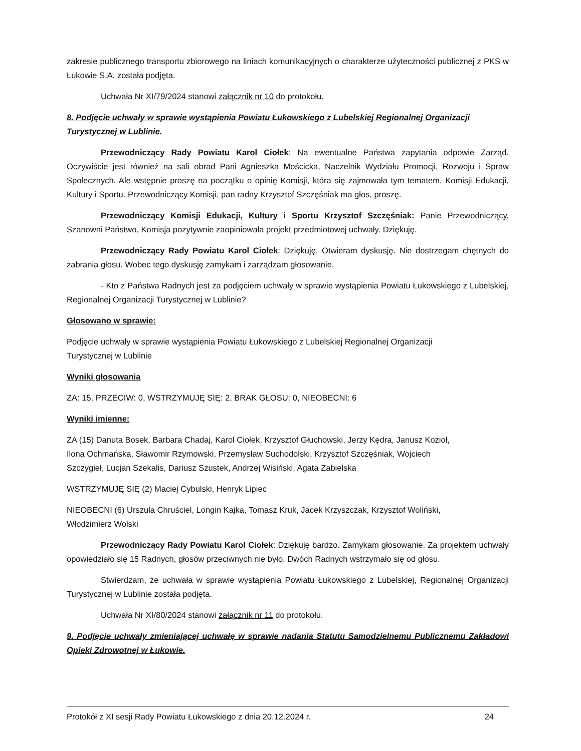zakresie publicznego transportu zbiorowego na liniach komunikacyjnych o charakterze użyteczności publicznej z PKS w Łukowie S.A. została podjęta.
Uchwała Nr XI/79/2024 stanowi załącznik nr 10 do protokołu.
8. Podjęcie uchwały w sprawie wystąpienia Powiatu Łukowskiego z Lubelskiej Regionalnej Organizacji Turystycznej w Lublinie.
Przewodniczący Rady Powiatu Karol Ciołek: Na ewentualne Państwa zapytania odpowie Zarząd. Oczywiście jest również na sali obrad Pani Agnieszka Mościcka, Naczelnik Wydziału Promocji, Rozwoju i Spraw Społecznych. Ale wstępnie proszę na początku o opinię Komisji, która się zajmowała tym tematem, Komisji Edukacji, Kultury i Sportu. Przewodniczący Komisji, pan radny Krzysztof Szczęśniak ma głos, proszę.
Przewodniczący Komisji Edukacji, Kultury i Sportu Krzysztof Szczęśniak: Panie Przewodniczący, Szanowni Państwo, Komisja pozytywnie zaopiniowała projekt przedmiotowej uchwały. Dziękuję.
Przewodniczący Rady Powiatu Karol Ciołek: Dziękuję. Otwieram dyskusję. Nie dostrzegam chętnych do zabrania głosu. Wobec tego dyskusję zamykam i zarządzam głosowanie.
- Kto z Państwa Radnych jest za podjęciem uchwały w sprawie wystąpienia Powiatu Łukowskiego z Lubelskiej, Regionalnej Organizacji Turystycznej w Lublinie?
Głosowano w sprawie:
Podjęcie uchwały w sprawie wystąpienia Powiatu Łukowskiego z Lubelskiej Regionalnej Organizacji
Turystycznej w Lublinie
Wyniki głosowania
ZA: 15, PRZECIW: 0, WSTRZYMUJĘ SIĘ: 2, BRAK GŁOSU: 0, NIEOBECNI: 6
Wyniki imienne:
ZA (15) Danuta Bosek, Barbara Chadaj, Karol Ciołek, Krzysztof Głuchowski, Jerzy Kędra, Janusz Kozioł,
Ilona Ochmańska, Sławomir Rzymowski, Przemysław Suchodolski, Krzysztof Szczęśniak, Wojciech
Szczygieł, Lucjan Szekalis, Dariusz Szustek, Andrzej Wisiński, Agata Zabielska
WSTRZYMUJĘ SIĘ (2) Maciej Cybulski, Henryk Lipiec
NIEOBECNI (6) Urszula Chruściel, Longin Kajka, Tomasz Kruk, Jacek Krzyszczak, Krzysztof Woliński,
Włodzimierz Wolski
Przewodniczący Rady Powiatu Karol Ciołek: Dziękuję bardzo. Zamykam głosowanie. Za projektem uchwały opowiedziało się 15 Radnych, głosów przeciwnych nie było. Dwóch Radnych wstrzymało się od głosu.
Stwierdzam, że uchwała w sprawie wystąpienia Powiatu Łukowskiego z Lubelskiej, Regionalnej Organizacji Turystycznej w Lublinie została podjęta.
Uchwała Nr XI/80/2024 stanowi załącznik nr 11 do protokołu.
9. Podjęcie uchwały zmieniającej uchwałę w sprawie nadania Statutu Samodzielnemu Publicznemu Zakładowi Opieki Zdrowotnej w Łukowie.
Protokół z XI sesji Rady Powiatu Łukowskiego z dnia 20.12.2024 r. 24